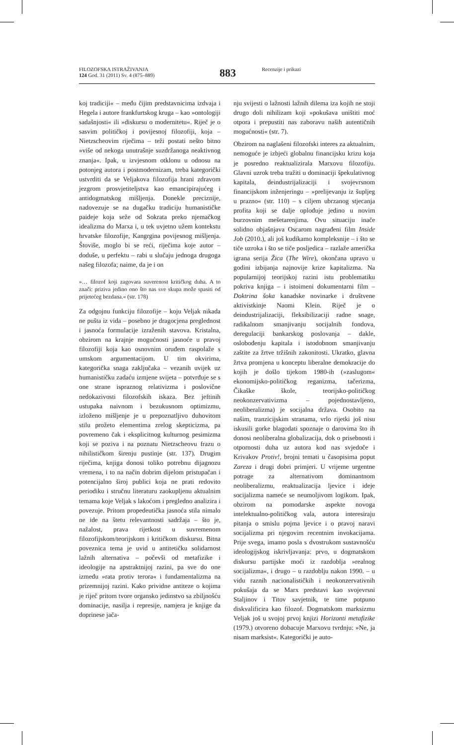FILOZOFSKA ISTRAŽIVANJA
124 God. 31 (2011) Sv. 4 (875–889)
883 Recenzije i prikazi
koj tradiciji« – među čijim predstavnicima izdvaja i Hegela i autore frankfurtskog kruga – kao »ontologiji sadašnjosti« ili »diskursu o modernitetu«. Riječ je o sasvim političkoj i povijesnoj filozofiji, koja – Nietzscheovim riječima – teži postati nešto bitno »više od nekoga unutrašnje suzdržanoga neaktivnog znanja«. Ipak, u izvjesnom otklonu u odnosu na potonjeg autora i postmodernizam, treba kategorički ustvrditi da se Veljakova filozofija hrani zdravom jezgrom prosvjetiteljstva kao emancipirajućeg i antidogmatskog mišljenja. Donekle preciznije, nadovezuje se na dugačku tradiciju humanističke paideje koja seže od Sokrata preko njemačkog idealizma do Marxa i, u tek uvjetno užem kontekstu hrvatske filozofije, Kangrgina povijesnog mišljenja. Štoviše, moglo bi se reći, riječima koje autor – doduše, u perfektu – rabi u slučaju jednoga drugoga našeg filozofa; naime, da je i on
»… filozof koji zagovara suverenost kritičkog duha. A to znači: priziva jedino ono što nas sve skupa može spasiti od prijetećeg bezdana.« (str. 178)
Za odgojnu funkciju filozofije – koju Veljak nikada ne pušta iz vida – posebno je dragocjena preglednost i jasnoća formulacije izraženih stavova. Kristalna, obzirom na krajnje mogućnosti jasnoće u pravoj filozofiji koja kao osnovnim oruđem raspolaže s umskom argumentacijom. U tim okvirima, kategorička snaga zaključaka – vezanih uvijek uz humanističku zadaću izmjene svijeta – potvrđuje se s one strane ispraznog relativizma i poslovične nedokazivosti filozofskih iskaza. Bez jeftinih ustupaka naivnom i bezukusnom optimizmu, izloženo mišljenje je u prepoznatljivo duhovitom stilu prožeto elementima zrelog skepticizma, pa povremeno čak i eksplicitnog kulturnog pesimizma koji se poziva i na poznatu Nietzscheovu frazu o nihilističkom širenju pustinje (str. 137). Drugim riječima, knjiga donosi toliko potrebnu dijagnozu vremena, i to na način dobrim dijelom pristupačan i potencijalno široj publici koja ne prati redovito periodiku i stručnu literaturu zaokupljenu aktualnim temama koje Veljak s lakoćom i pregledno analizira i povezuje. Pritom propedeutička jasnoća stila nimalo ne ide na štetu relevantnosti sadržaja – što je, nažalost, prava rijetkost u suvremenom filozofijskom/teorijskom i kritičkom diskursu. Bitna poveznica tema je uvid u antitetičku solidarnost lažnih alternativa – počevši od metafizike i ideologije na apstraktnijoj razini, pa sve do one između »rata protiv terora« i fundamentalizma na prizemnijoj razini. Kako prividne antiteze o kojima je riječ pritom tvore organsko jedinstvo sa zbiljnošću dominacije, nasilja i represije, namjera je knjige da doprinese jača-
nju svijesti o lažnosti lažnih dilema iza kojih ne stoji drugo doli nihilizam koji »pokušava uništiti moć otpora i prepustiti nas zaboravu naših autentičnih mogućnosti« (str. 7).
Obzirom na naglašeni filozofski interes za aktualnim, nemoguće je izbjeći globalnu financijsku krizu koja je posredno reaktualizirala Marxovu filozofiju. Glavni uzrok treba tražiti u dominaciji špekulativnog kapitala, deindustrijalizaciji i svojevrsnom financijskom inženjeringu – »prelijevanju iz šupljeg u prazno« (str. 110) – s ciljem ubrzanog stjecanja profita koji se dalje oplođuje jedino u novim burzovnim mešetarenjima. Ovu situaciju inače solidno objašnjava Oscarom nagrađeni film Inside Job (2010.), ali još kudikamo kompleksnije – i što se tiče uzroka i što se tiče posljedica – razlaže američka igrana serija Žica (The Wire), okončana upravo u godini izbijanja najnovije krize kapitalizma. Na popularnijoj teorijskoj razini istu problematiku pokriva knjiga – i istoimeni dokumentarni film – Doktrina šoka kanadske novinarke i društvene aktivistkinje Naomi Klein. Riječ je o deindustrijalizaciji, fleksibilizaciji radne snage, radikalnom smanjivanju socijalnih fondova, deregulaciji bankarskog poslovanja – dakle, oslobođenju kapitala i istodobnom smanjivanju zaštite za žrtve tržišnih zakonitosti. Ukratko, glavna žrtva promjena u konceptu liberalne demokracije do kojih je došlo tijekom 1980-ih (»zaslugom« ekonomijsko-političkog reganizma, tačerizma, Čikaške škole, teorijsko-političkog neokonzervativizma – pojednostavljeno, neoliberalizma) je socijalna država. Osobito na našim, tranzicijskim stranama, vrlo rijetki još nisu iskusili gorke blagodati spoznaje o darovima što ih donosi neoliberalna globalizacija, dok o prisebnosti i otpornosti duha uz autora kod nas svjedoče i Krivakov Protiv!, brojni temati u časopisima poput Zareza i drugi dobri primjeri. U vrijeme urgentne potrage za alternativom dominantnom neoliberalizmu, reaktualizacija ljevice i ideje socijalizma nameće se neumoljivom logikom. Ipak, obzirom na pomodarske aspekte novoga intelektualno-političkog vala, autora interesiraju pitanja o smislu pojma ljevice i o pravoj naravi socijalizma pri njegovim recentnim invokacijama. Prije svega, imamo posla s dvostrukom sustavnošću ideologijskog iskrivljavanja: prvo, u dogmatskom diskursu partijske moći iz razdoblja »realnog socijalizma«, i drugo – u razdoblju nakon 1990. – u vidu raznih nacionalističkih i neokonzervativnih pokušaja da se Marx predstavi kao svojevrsni Staljinov i Titov savjetnik, te time potpuno diskvalificira kao filozof. Dogmatskom marksizmu Veljak još u svojoj prvoj knjizi Horizonti metafizike (1979.) otvoreno dobacuje Marxovu tvrdnju: »Ne, ja nisam marksist«. Kategorički je auto-